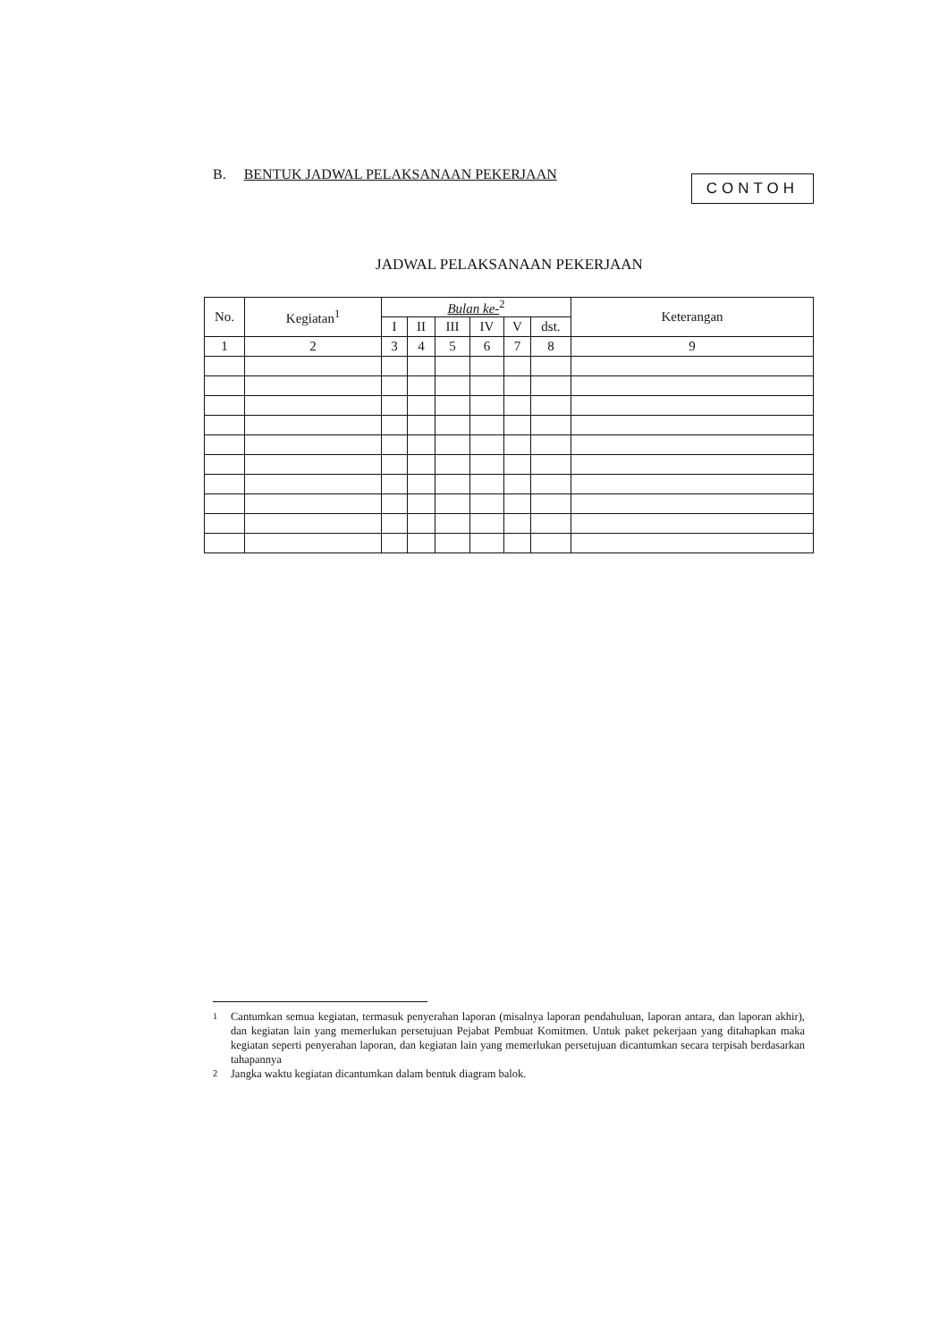B. BENTUK JADWAL PELAKSANAAN PEKERJAAN
CONTOH
JADWAL PELAKSANAAN PEKERJAAN
| No. | Kegiatan<sup>1</sup> | Bulan ke-<sup>2</sup> | | | | | | Keterangan |
| --- | --- | --- | --- | --- | --- | --- | --- | --- |
| | | I | II | III | IV | V | dst. | |
| 1 | 2 | 3 | 4 | 5 | 6 | 7 | 8 | 9 |
<sup>1</sup> Cantumkan semua kegiatan, termasuk penyerahan laporan (misalnya laporan pendahuluan, laporan antara, dan laporan akhir), dan kegiatan lain yang memerlukan persetujuan Pejabat Pembuat Komitmen. Untuk paket pekerjaan yang ditahapkan maka kegiatan seperti penyerahan laporan, dan kegiatan lain yang memerlukan persetujuan dicantumkan secara terpisah berdasarkan tahapannya
<sup>2</sup> Jangka waktu kegiatan dicantumkan dalam bentuk diagram balok.